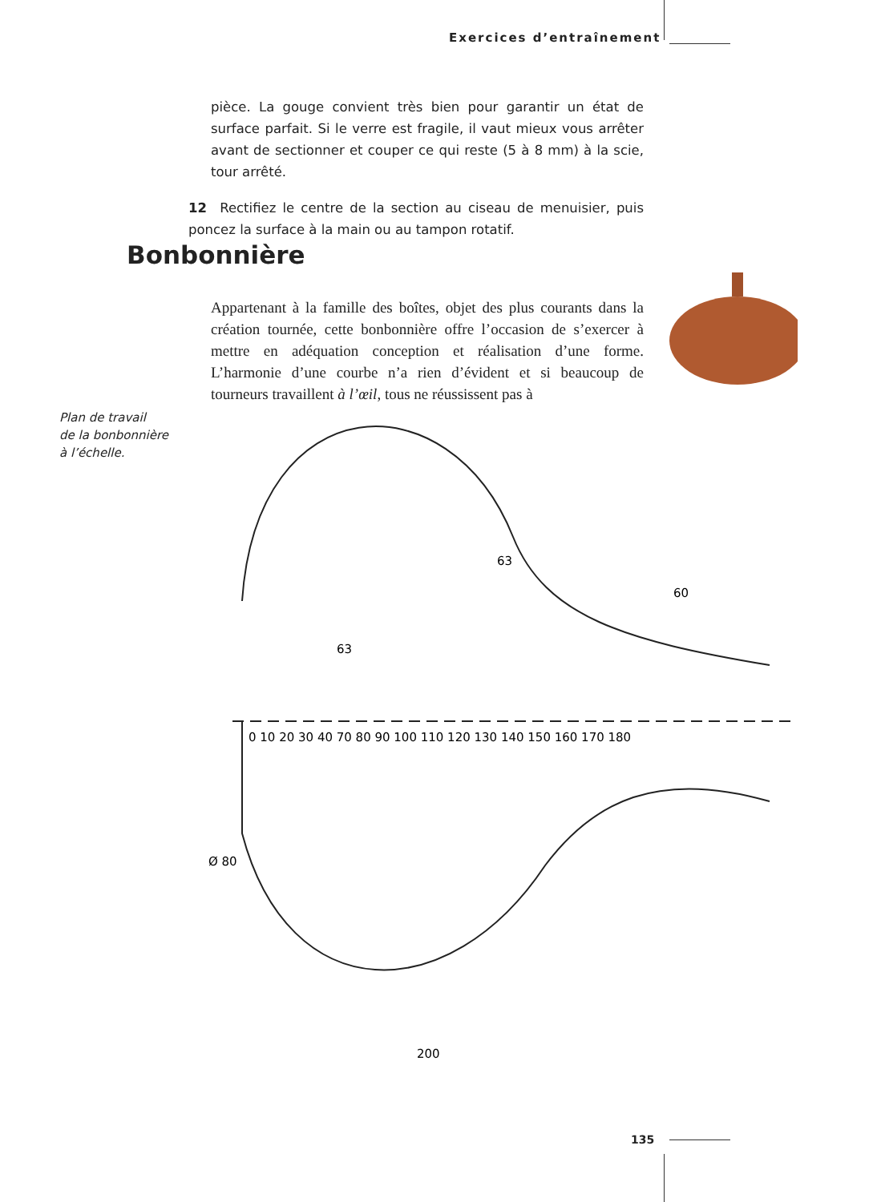Exercices d’entraînement
pièce. La gouge convient très bien pour garantir un état de surface parfait. Si le verre est fragile, il vaut mieux vous arrêter avant de sectionner et couper ce qui reste (5 à 8 mm) à la scie, tour arrêté.
12 Rectifiez le centre de la section au ciseau de menuisier, puis poncez la surface à la main ou au tampon rotatif.
Bonbonnière
Appartenant à la famille des boîtes, objet des plus courants dans la création tournée, cette bonbonnière offre l’occasion de s’exercer à mettre en adéquation conception et réalisation d’une forme. L’harmonie d’une courbe n’a rien d’évident et si beaucoup de tourneurs travaillent à l’œil, tous ne réussissent pas à
Plan de travail
de la bonbonnière
à l’échelle.
0 10 20 30 40 70 80 90 100 110 120 130 140 150 160 170 180
63
63
60
200
Ø 80
135